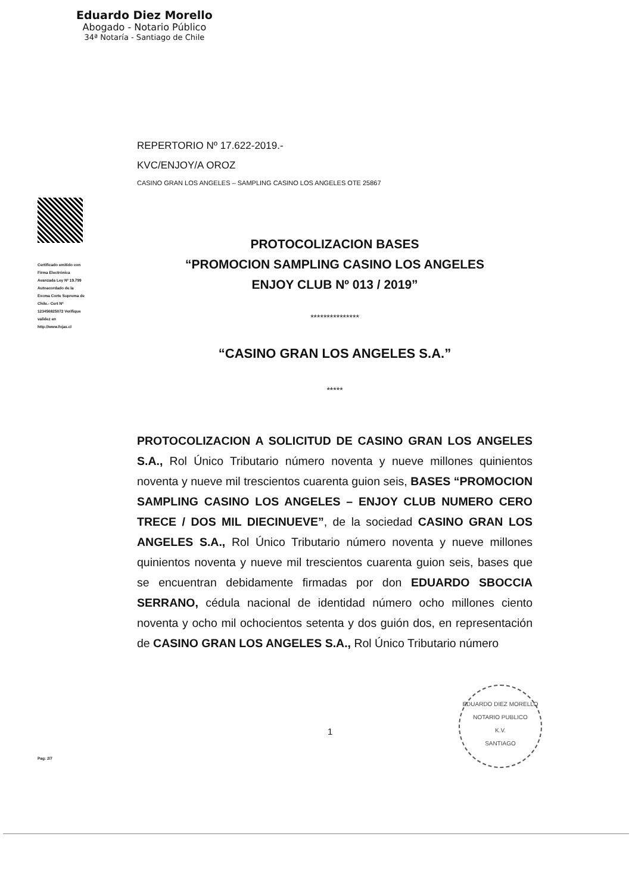Eduardo Diez Morello
Abogado - Notario Público
34ª Notaría - Santiago de Chile
Certificado emitido con Firma Electrónica Avanzada Ley Nº 19.799 Autoacordado de la Excma Corte Suprema de Chile.- Cert Nº 123456825072 Verifique validez en http://www.fojas.cl
REPERTORIO Nº 17.622-2019.-
KVC/ENJOY/A OROZ
CASINO GRAN LOS ANGELES – SAMPLING CASINO LOS ANGELES OTE 25867
PROTOCOLIZACION BASES
“PROMOCION SAMPLING CASINO LOS ANGELES
ENJOY CLUB Nº 013 / 2019”
***************
“CASINO GRAN LOS ANGELES S.A.”
*****
PROTOCOLIZACION A SOLICITUD DE CASINO GRAN LOS ANGELES S.A., Rol Único Tributario número noventa y nueve millones quinientos noventa y nueve mil trescientos cuarenta guion seis, BASES “PROMOCION SAMPLING CASINO LOS ANGELES – ENJOY CLUB NUMERO CERO TRECE / DOS MIL DIECINUEVE”, de la sociedad CASINO GRAN LOS ANGELES S.A., Rol Único Tributario número noventa y nueve millones quinientos noventa y nueve mil trescientos cuarenta guion seis, bases que se encuentran debidamente firmadas por don EDUARDO SBOCCIA SERRANO, cédula nacional de identidad número ocho millones ciento noventa y ocho mil ochocientos setenta y dos guión dos, en representación de CASINO GRAN LOS ANGELES S.A., Rol Único Tributario número
1
EDUARDO DIEZ MORELLO
NOTARIO PUBLICO
K.V.
SANTIAGO
Pag: 2/7